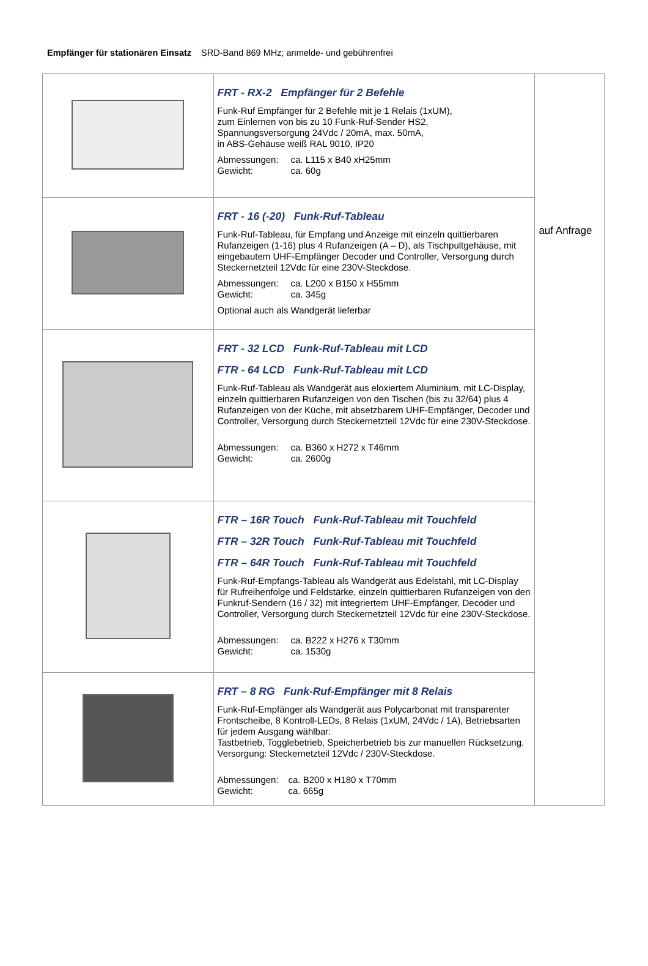Empfänger für stationären Einsatz SRD-Band 869 MHz; anmelde- und gebührenfrei
| | FRT - RX-2 Empfänger für 2 Befehle Funk-Ruf Empfänger für 2 Befehle mit je 1 Relais (1xUM), zum Einlernen von bis zu 10 Funk-Ruf-Sender HS2, Spannungsversorgung 24Vdc / 20mA, max. 50mA, in ABS-Gehäuse weiß RAL 9010, IP20 Abmessungen: ca. L115 x B40 xH25mm Gewicht: ca. 60g | auf Anfrage |
| | FRT - 16 (-20) Funk-Ruf-Tableau Funk-Ruf-Tableau, für Empfang und Anzeige mit einzeln quittierbaren Rufanzeigen (1-16) plus 4 Rufanzeigen (A – D), als Tischpultgehäuse, mit eingebautem UHF-Empfänger Decoder und Controller, Versorgung durch Steckernetzteil 12Vdc für eine 230V-Steckdose. Abmessungen: ca. L200 x B150 x H55mm Gewicht: ca. 345g Optional auch als Wandgerät lieferbar | |
| | FRT - 32 LCD Funk-Ruf-Tableau mit LCD FTR - 64 LCD Funk-Ruf-Tableau mit LCD Funk-Ruf-Tableau als Wandgerät aus eloxiertem Aluminium, mit LC-Display, einzeln quittierbaren Rufanzeigen von den Tischen (bis zu 32/64) plus 4 Rufanzeigen von der Küche, mit absetzbarem UHF-Empfänger, Decoder und Controller, Versorgung durch Steckernetzteil 12Vdc für eine 230V-Steckdose. Abmessungen: ca. B360 x H272 x T46mm Gewicht: ca. 2600g | |
| | FTR – 16R Touch Funk-Ruf-Tableau mit Touchfeld FTR – 32R Touch Funk-Ruf-Tableau mit Touchfeld FTR – 64R Touch Funk-Ruf-Tableau mit Touchfeld Funk-Ruf-Empfangs-Tableau als Wandgerät aus Edelstahl, mit LC-Display für Rufreihenfolge und Feldstärke, einzeln quittierbaren Rufanzeigen von den Funkruf-Sendern (16 / 32) mit integriertem UHF-Empfänger, Decoder und Controller, Versorgung durch Steckernetzteil 12Vdc für eine 230V-Steckdose. Abmessungen: ca. B222 x H276 x T30mm Gewicht: ca. 1530g | |
| | FRT – 8 RG Funk-Ruf-Empfänger mit 8 Relais Funk-Ruf-Empfänger als Wandgerät aus Polycarbonat mit transparenter Frontscheibe, 8 Kontroll-LEDs, 8 Relais (1xUM, 24Vdc / 1A), Betriebsarten für jedem Ausgang wählbar: Tastbetrieb, Togglebetrieb, Speicherbetrieb bis zur manuellen Rücksetzung. Versorgung: Steckernetzteil 12Vdc / 230V-Steckdose. Abmessungen: ca. B200 x H180 x T70mm Gewicht: ca. 665g | |